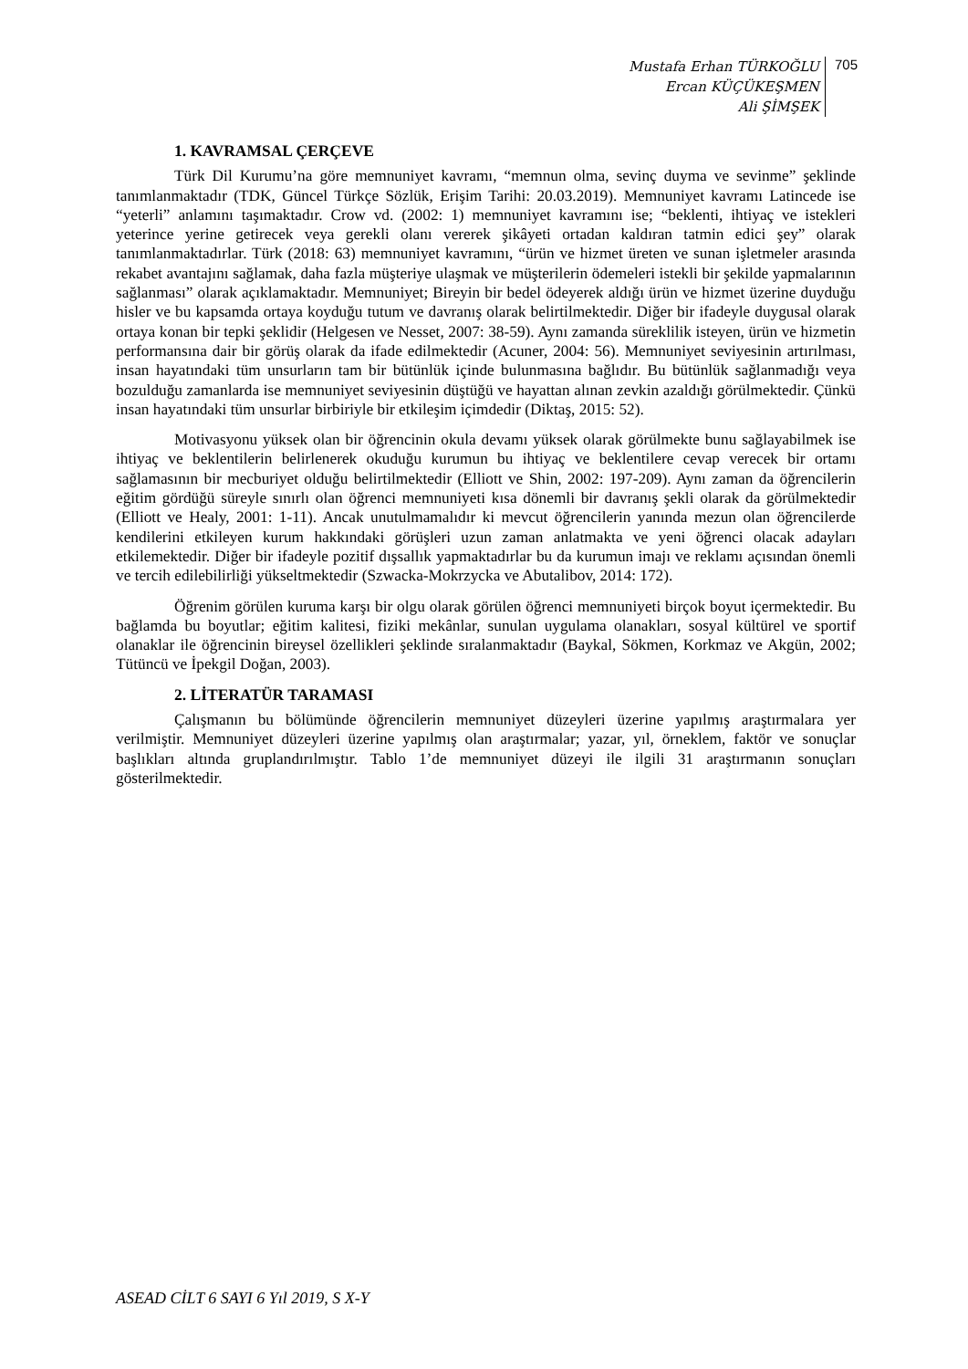Mustafa Erhan TÜRKOĞLU
Ercan KÜÇÜKEŞMEN
Ali ŞİMŞEK
705
1. KAVRAMSAL ÇERÇEVE
Türk Dil Kurumu’na göre memnuniyet kavramı, “memnun olma, sevinç duyma ve sevinme” şeklinde tanımlanmaktadır (TDK, Güncel Türkçe Sözlük, Erişim Tarihi: 20.03.2019). Memnuniyet kavramı Latincede ise “yeterli” anlamını taşımaktadır. Crow vd. (2002: 1) memnuniyet kavramını ise; “beklenti, ihtiyaç ve istekleri yeterince yerine getirecek veya gerekli olanı vererek şikâyeti ortadan kaldıran tatmin edici şey” olarak tanımlanmaktadırlar. Türk (2018: 63) memnuniyet kavramını, “ürün ve hizmet üreten ve sunan işletmeler arasında rekabet avantajını sağlamak, daha fazla müşteriye ulaşmak ve müşterilerin ödemeleri istekli bir şekilde yapmalarının sağlanması” olarak açıklamaktadır. Memnuniyet; Bireyin bir bedel ödeyerek aldığı ürün ve hizmet üzerine duyduğu hisler ve bu kapsamda ortaya koyduğu tutum ve davranış olarak belirtilmektedir. Diğer bir ifadeyle duygusal olarak ortaya konan bir tepki şeklidir (Helgesen ve Nesset, 2007: 38-59). Aynı zamanda süreklilik isteyen, ürün ve hizmetin performansına dair bir görüş olarak da ifade edilmektedir (Acuner, 2004: 56). Memnuniyet seviyesinin artırılması, insan hayatındaki tüm unsurların tam bir bütünlük içinde bulunmasına bağlıdır. Bu bütünlük sağlanmadığı veya bozulduğu zamanlarda ise memnuniyet seviyesinin düştüğü ve hayattan alınan zevkin azaldığı görülmektedir. Çünkü insan hayatındaki tüm unsurlar birbiriyle bir etkileşim içimdedir (Diktaş, 2015: 52).
Motivasyonu yüksek olan bir öğrencinin okula devamı yüksek olarak görülmekte bunu sağlayabilmek ise ihtiyaç ve beklentilerin belirlenerek okuduğu kurumun bu ihtiyaç ve beklentilere cevap verecek bir ortamı sağlamasının bir mecburiyet olduğu belirtilmektedir (Elliott ve Shin, 2002: 197-209). Aynı zaman da öğrencilerin eğitim gördüğü süreyle sınırlı olan öğrenci memnuniyeti kısa dönemli bir davranış şekli olarak da görülmektedir (Elliott ve Healy, 2001: 1-11). Ancak unutulmamalıdır ki mevcut öğrencilerin yanında mezun olan öğrencilerde kendilerini etkileyen kurum hakkındaki görüşleri uzun zaman anlatmakta ve yeni öğrenci olacak adayları etkilemektedir. Diğer bir ifadeyle pozitif dışsallık yapmaktadırlar bu da kurumun imajı ve reklamı açısından önemli ve tercih edilebilirliği yükseltmektedir (Szwacka-Mokrzycka ve Abutalibov, 2014: 172).
Öğrenim görülen kuruma karşı bir olgu olarak görülen öğrenci memnuniyeti birçok boyut içermektedir. Bu bağlamda bu boyutlar; eğitim kalitesi, fiziki mekânlar, sunulan uygulama olanakları, sosyal kültürel ve sportif olanaklar ile öğrencinin bireysel özellikleri şeklinde sıralanmaktadır (Baykal, Sökmen, Korkmaz ve Akgün, 2002; Tütüncü ve İpekgil Doğan, 2003).
2. LİTERATÜR TARAMASI
Çalışmanın bu bölümünde öğrencilerin memnuniyet düzeyleri üzerine yapılmış araştırmalara yer verilmiştir. Memnuniyet düzeyleri üzerine yapılmış olan araştırmalar; yazar, yıl, örneklem, faktör ve sonuçlar başlıkları altında gruplandırılmıştır. Tablo 1’de memnuniyet düzeyi ile ilgili 31 araştırmanın sonuçları gösterilmektedir.
ASEAD CİLT 6 SAYI 6 Yıl 2019, S X-Y